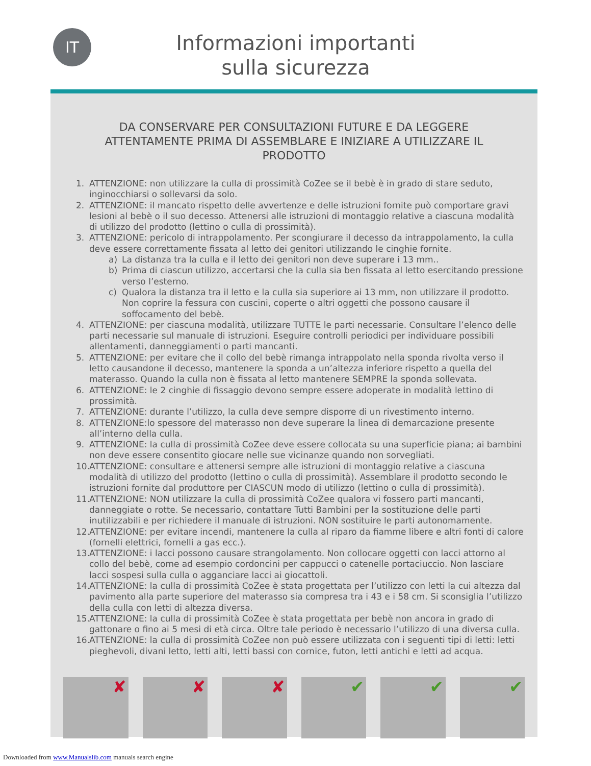IT
Informazioni importanti
sulla sicurezza
DA CONSERVARE PER CONSULTAZIONI FUTURE E DA LEGGERE ATTENTAMENTE PRIMA DI ASSEMBLARE E INIZIARE A UTILIZZARE IL PRODOTTO
1. ATTENZIONE: non utilizzare la culla di prossimità CoZee se il bebè è in grado di stare seduto, inginocchiarsi o sollevarsi da solo.
2. ATTENZIONE: il mancato rispetto delle avvertenze e delle istruzioni fornite può comportare gravi lesioni al bebè o il suo decesso. Attenersi alle istruzioni di montaggio relative a ciascuna modalità di utilizzo del prodotto (lettino o culla di prossimità).
3. ATTENZIONE: pericolo di intrappolamento. Per scongiurare il decesso da intrappolamento, la culla deve essere correttamente fissata al letto dei genitori utilizzando le cinghie fornite.
a) La distanza tra la culla e il letto dei genitori non deve superare i 13 mm..
b) Prima di ciascun utilizzo, accertarsi che la culla sia ben fissata al letto esercitando pressione verso l’esterno.
c) Qualora la distanza tra il letto e la culla sia superiore ai 13 mm, non utilizzare il prodotto. Non coprire la fessura con cuscini, coperte o altri oggetti che possono causare il soffocamento del bebè.
4. ATTENZIONE: per ciascuna modalità, utilizzare TUTTE le parti necessarie. Consultare l’elenco delle parti necessarie sul manuale di istruzioni. Eseguire controlli periodici per individuare possibili allentamenti, danneggiamenti o parti mancanti.
5. ATTENZIONE: per evitare che il collo del bebè rimanga intrappolato nella sponda rivolta verso il letto causandone il decesso, mantenere la sponda a un’altezza inferiore rispetto a quella del materasso. Quando la culla non è fissata al letto mantenere SEMPRE la sponda sollevata.
6. ATTENZIONE: le 2 cinghie di fissaggio devono sempre essere adoperate in modalità lettino di prossimità.
7. ATTENZIONE: durante l’utilizzo, la culla deve sempre disporre di un rivestimento interno.
8. ATTENZIONE:lo spessore del materasso non deve superare la linea di demarcazione presente all’interno della culla.
9. ATTENZIONE: la culla di prossimità CoZee deve essere collocata su una superficie piana; ai bambini non deve essere consentito giocare nelle sue vicinanze quando non sorvegliati.
10. ATTENZIONE: consultare e attenersi sempre alle istruzioni di montaggio relative a ciascuna modalità di utilizzo del prodotto (lettino o culla di prossimità). Assemblare il prodotto secondo le istruzioni fornite dal produttore per CIASCUN modo di utilizzo (lettino o culla di prossimità).
11. ATTENZIONE: NON utilizzare la culla di prossimità CoZee qualora vi fossero parti mancanti, danneggiate o rotte. Se necessario, contattare Tutti Bambini per la sostituzione delle parti inutilizzabili e per richiedere il manuale di istruzioni. NON sostituire le parti autonomamente.
12. ATTENZIONE: per evitare incendi, mantenere la culla al riparo da fiamme libere e altri fonti di calore (fornelli elettrici, fornelli a gas ecc.).
13. ATTENZIONE: i lacci possono causare strangolamento. Non collocare oggetti con lacci attorno al collo del bebè, come ad esempio cordoncini per cappucci o catenelle portaciuccio. Non lasciare lacci sospesi sulla culla o agganciare lacci ai giocattoli.
14. ATTENZIONE: la culla di prossimità CoZee è stata progettata per l’utilizzo con letti la cui altezza dal pavimento alla parte superiore del materasso sia compresa tra i 43 e i 58 cm. Si sconsiglia l’utilizzo della culla con letti di altezza diversa.
15. ATTENZIONE: la culla di prossimità CoZee è stata progettata per bebè non ancora in grado di gattonare o fino ai 5 mesi di età circa. Oltre tale periodo è necessario l’utilizzo di una diversa culla.
16. ATTENZIONE: la culla di prossimità CoZee non può essere utilizzata con i seguenti tipi di letti: letti pieghevoli, divani letto, letti alti, letti bassi con cornice, futon, letti antichi e letti ad acqua.
✘
✘
✘
✔
✔
✔
Downloaded from www.Manualslib.com manuals search engine